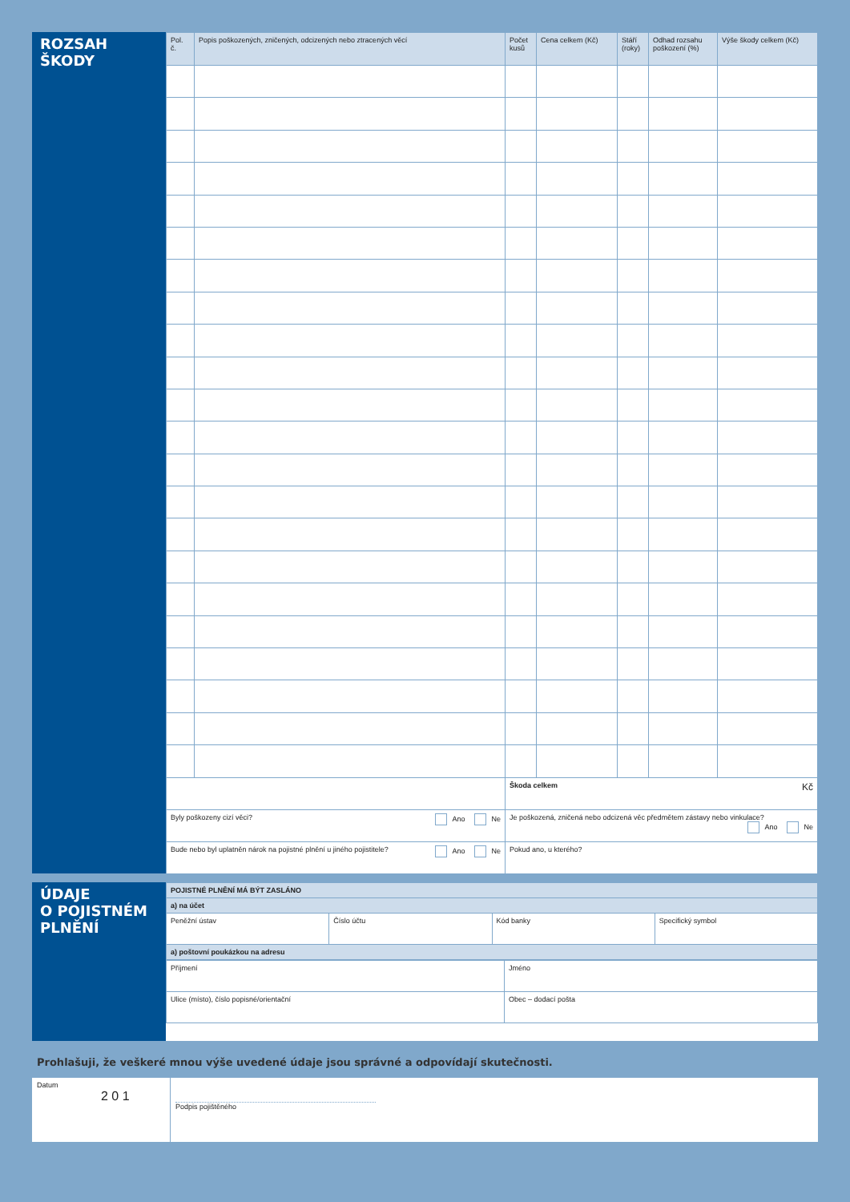ROZSAH
ŠKODY
| Pol. č. | Popis poškozených, zničených, odcizených nebo ztracených věcí | Počet kusů | Cena celkem (Kč) | Stáří (roky) | Odhad rozsahu poškození (%) | Výše škody celkem (Kč) |
| --- | --- | --- | --- | --- | --- | --- |
| | | Škoda celkem Kč | | | | |
| Byly poškozeny cizí věci? Ano Ne | | Je poškozená, zničená nebo odcizená věc předmětem zástavy nebo vinkulace? Ano Ne | | | | |
| Bude nebo byl uplatněn nárok na pojistné plnění u jiného pojistitele? Ano Ne | | Pokud ano, u kterého? | | | | |
ÚDAJE
O POJISTNÉM
PLNĚNÍ
| POJISTNÉ PLNĚNÍ MÁ BÝT ZASLÁNO | | | |
| a) na účet | | | |
| Peněžní ústav | Číslo účtu | Kód banky | Specifický symbol |
| a) poštovní poukázkou na adresu | | | |
| Příjmení | Jméno |
| Ulice (místo), číslo popisné/orientační | Obec – dodací pošta |
Prohlašuji, že veškeré mnou výše uvedené údaje jsou správné a odpovídají skutečnosti.
Datum
2 0 1
Podpis pojištěného